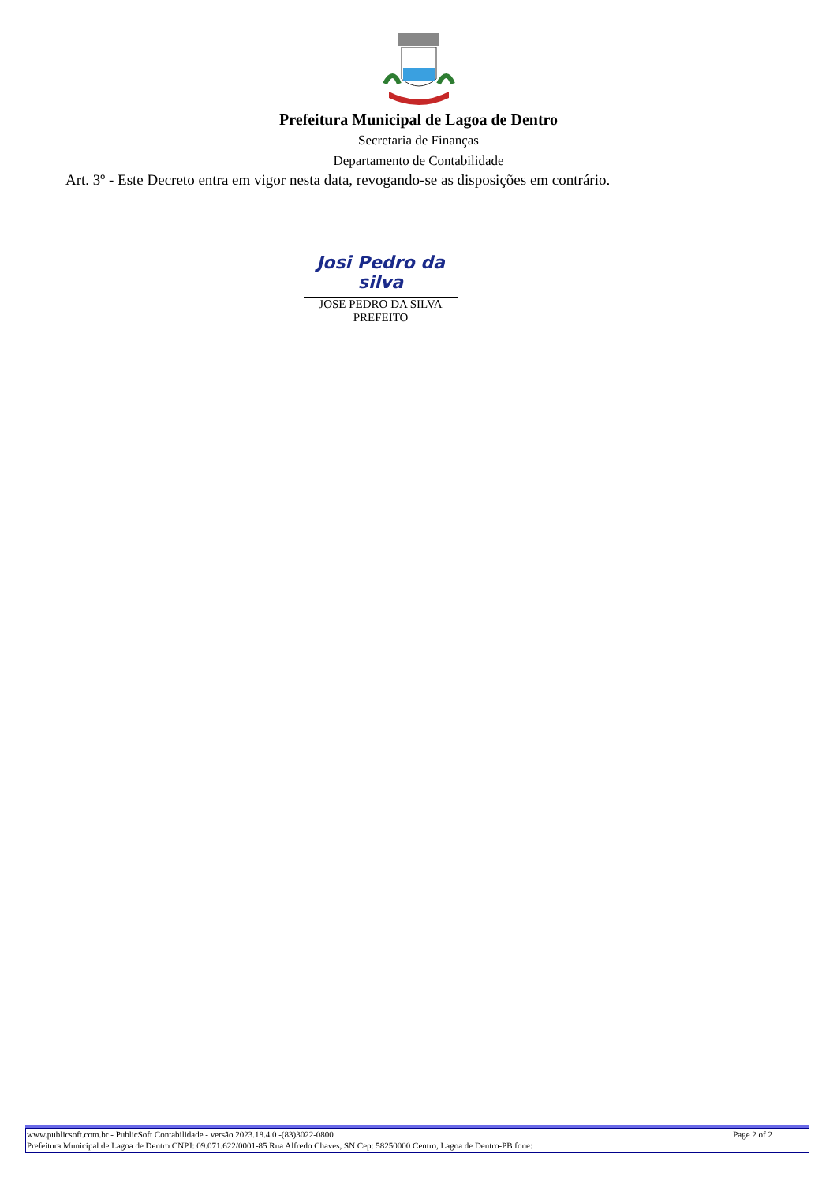Prefeitura Municipal de Lagoa de Dentro
Secretaria de Finanças
Departamento de Contabilidade
Art. 3º - Este Decreto entra em vigor nesta data, revogando-se as disposições em contrário.
Josi Pedro da silva
JOSE PEDRO DA SILVA
PREFEITO
Page 2 of 2 www.publicsoft.com.br - PublicSoft Contabilidade - versão 2023.18.4.0 -(83)3022-0800
Prefeitura Municipal de Lagoa de Dentro CNPJ: 09.071.622/0001-85 Rua Alfredo Chaves, SN Cep: 58250000 Centro, Lagoa de Dentro-PB fone: